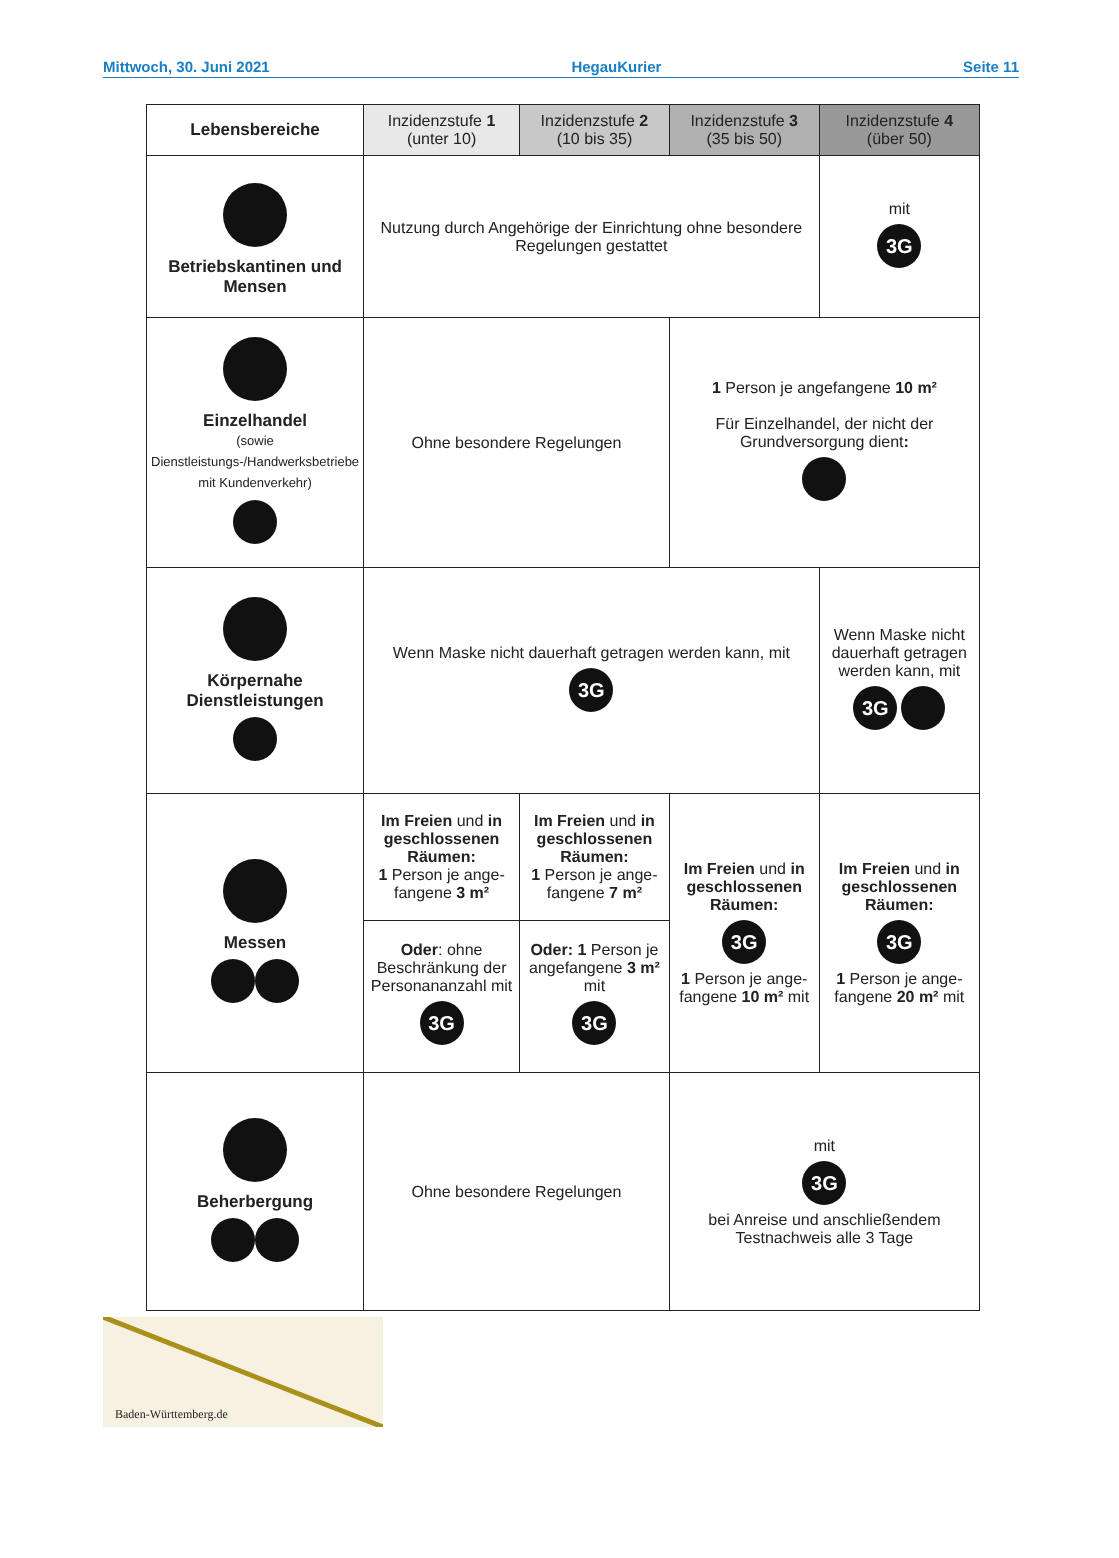Mittwoch, 30. Juni 2021 HegauKurier Seite 11
| Lebensbereiche | Inzidenzstufe 1 (unter 10) | Inzidenzstufe 2 (10 bis 35) | Inzidenzstufe 3 (35 bis 50) | Inzidenzstufe 4 (über 50) |
| --- | --- | --- | --- | --- |
| Betriebskantinen und Mensen | Nutzung durch Angehörige der Einrichtung ohne besondere Regelungen gestattet | | | mit 3G |
| Einzelhandel (sowie Dienstleistungs-/Handwerksbetriebe mit Kundenverkehr) | Ohne besondere Regelungen | | 1 Person je angefangene 10 m² Für Einzelhandel, der nicht der Grundversorgung dient : | |
| Körpernahe Dienstleistungen | Wenn Maske nicht dauerhaft getragen werden kann, mit 3G | | | Wenn Maske nicht dauerhaft getragen werden kann, mit 3G |
| Messen | Im Freien und in geschlossenen Räumen: 1 Person je ange-fangene 3 m² | Im Freien und in geschlossenen Räumen: 1 Person je ange-fangene 7 m² | Im Freien und in geschlossenen Räumen: 3G 1 Person je ange-fangene 10 m² mit | Im Freien und in geschlossenen Räumen: 3G 1 Person je ange-fangene 20 m² mit |
| | Oder : ohne Beschränkung der Personananzahl mit 3G | Oder: 1 Person je angefangene 3 m² mit 3G | | |
| Beherbergung | Ohne besondere Regelungen | | mit 3G bei Anreise und anschließendem Testnachweis alle 3 Tage | |
Baden-Württemberg.de